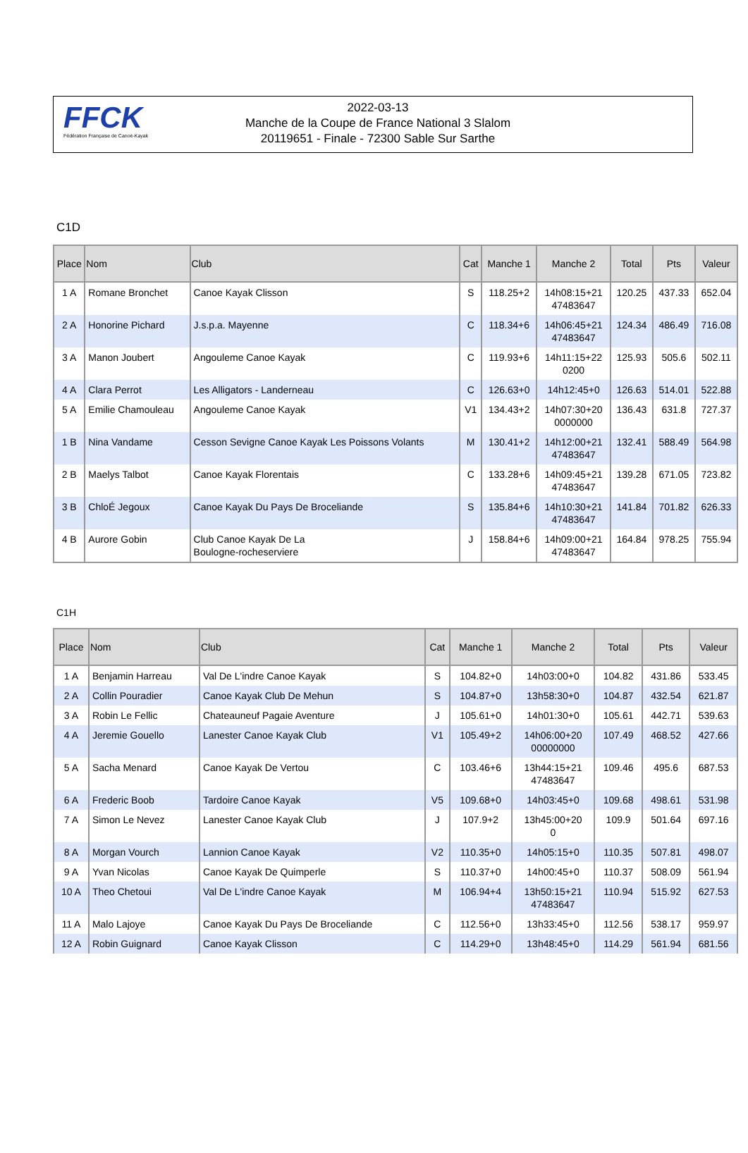FFCK
Fédération Française de Canoë-Kayak
2022-03-13
Manche de la Coupe de France National 3 Slalom
20119651 - Finale - 72300 Sable Sur Sarthe
C1D
| Place | Nom | Club | Cat | Manche 1 | Manche 2 | Total | Pts | Valeur |
| --- | --- | --- | --- | --- | --- | --- | --- | --- |
| 1 A | Romane Bronchet | Canoe Kayak Clisson | S | 118.25+2 | 14h08:15+21 47483647 | 120.25 | 437.33 | 652.04 |
| 2 A | Honorine Pichard | J.s.p.a. Mayenne | C | 118.34+6 | 14h06:45+21 47483647 | 124.34 | 486.49 | 716.08 |
| 3 A | Manon Joubert | Angouleme Canoe Kayak | C | 119.93+6 | 14h11:15+22 0200 | 125.93 | 505.6 | 502.11 |
| 4 A | Clara Perrot | Les Alligators - Landerneau | C | 126.63+0 | 14h12:45+0 | 126.63 | 514.01 | 522.88 |
| 5 A | Emilie Chamouleau | Angouleme Canoe Kayak | V1 | 134.43+2 | 14h07:30+20 0000000 | 136.43 | 631.8 | 727.37 |
| 1 B | Nina Vandame | Cesson Sevigne Canoe Kayak Les Poissons Volants | M | 130.41+2 | 14h12:00+21 47483647 | 132.41 | 588.49 | 564.98 |
| 2 B | Maelys Talbot | Canoe Kayak Florentais | C | 133.28+6 | 14h09:45+21 47483647 | 139.28 | 671.05 | 723.82 |
| 3 B | ChloÉ Jegoux | Canoe Kayak Du Pays De Broceliande | S | 135.84+6 | 14h10:30+21 47483647 | 141.84 | 701.82 | 626.33 |
| 4 B | Aurore Gobin | Club Canoe Kayak De La Boulogne-rocheserviere | J | 158.84+6 | 14h09:00+21 47483647 | 164.84 | 978.25 | 755.94 |
C1H
| Place | Nom | Club | Cat | Manche 1 | Manche 2 | Total | Pts | Valeur |
| --- | --- | --- | --- | --- | --- | --- | --- | --- |
| 1 A | Benjamin Harreau | Val De L'indre Canoe Kayak | S | 104.82+0 | 14h03:00+0 | 104.82 | 431.86 | 533.45 |
| 2 A | Collin Pouradier | Canoe Kayak Club De Mehun | S | 104.87+0 | 13h58:30+0 | 104.87 | 432.54 | 621.87 |
| 3 A | Robin Le Fellic | Chateauneuf Pagaie Aventure | J | 105.61+0 | 14h01:30+0 | 105.61 | 442.71 | 539.63 |
| 4 A | Jeremie Gouello | Lanester Canoe Kayak Club | V1 | 105.49+2 | 14h06:00+20 00000000 | 107.49 | 468.52 | 427.66 |
| 5 A | Sacha Menard | Canoe Kayak De Vertou | C | 103.46+6 | 13h44:15+21 47483647 | 109.46 | 495.6 | 687.53 |
| 6 A | Frederic Boob | Tardoire Canoe Kayak | V5 | 109.68+0 | 14h03:45+0 | 109.68 | 498.61 | 531.98 |
| 7 A | Simon Le Nevez | Lanester Canoe Kayak Club | J | 107.9+2 | 13h45:00+20 0 | 109.9 | 501.64 | 697.16 |
| 8 A | Morgan Vourch | Lannion Canoe Kayak | V2 | 110.35+0 | 14h05:15+0 | 110.35 | 507.81 | 498.07 |
| 9 A | Yvan Nicolas | Canoe Kayak De Quimperle | S | 110.37+0 | 14h00:45+0 | 110.37 | 508.09 | 561.94 |
| 10 A | Theo Chetoui | Val De L'indre Canoe Kayak | M | 106.94+4 | 13h50:15+21 47483647 | 110.94 | 515.92 | 627.53 |
| 11 A | Malo Lajoye | Canoe Kayak Du Pays De Broceliande | C | 112.56+0 | 13h33:45+0 | 112.56 | 538.17 | 959.97 |
| 12 A | Robin Guignard | Canoe Kayak Clisson | C | 114.29+0 | 13h48:45+0 | 114.29 | 561.94 | 681.56 |